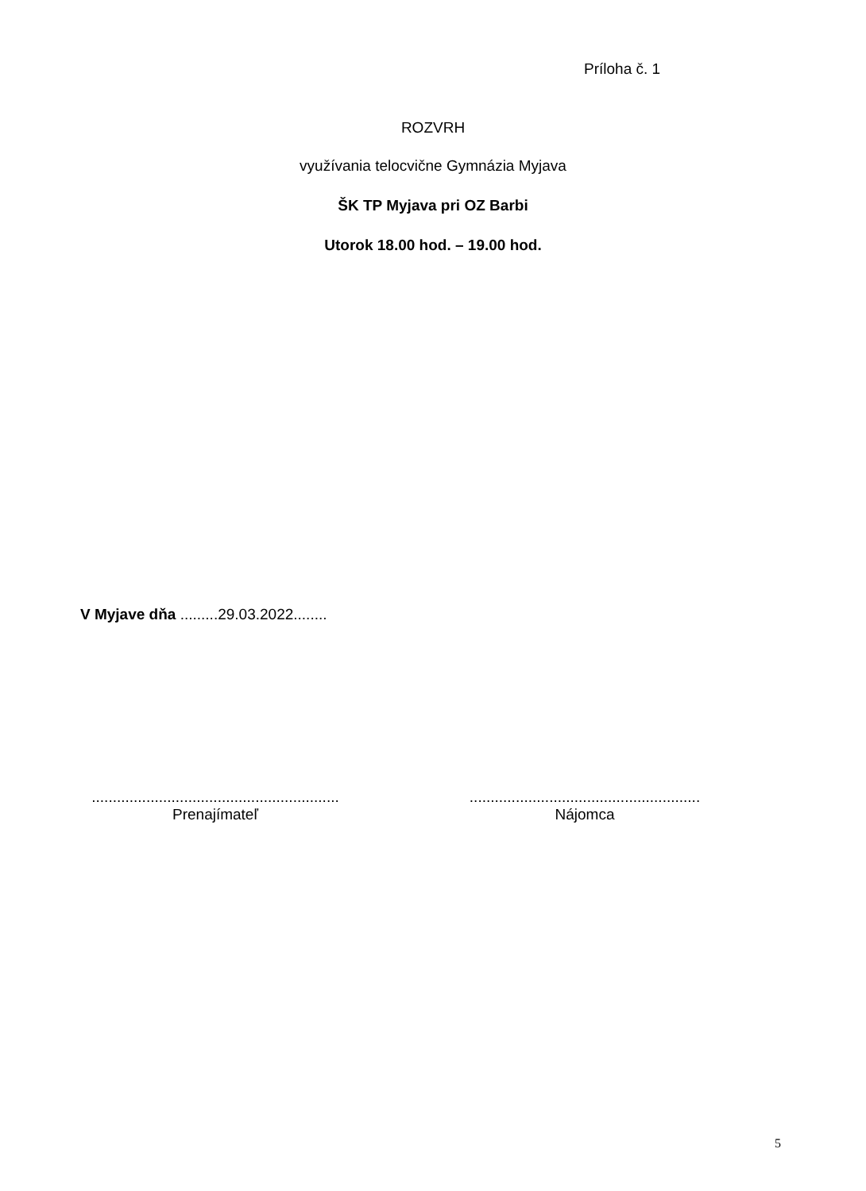Príloha č. 1
ROZVRH
využívania telocvične Gymnázia Myjava
ŠK TP Myjava pri OZ Barbi
Utorok 18.00 hod. – 19.00 hod.
V Myjave dňa .........29.03.2022........
...........................................................
Prenajímateľ
.......................................................
Nájomca
5